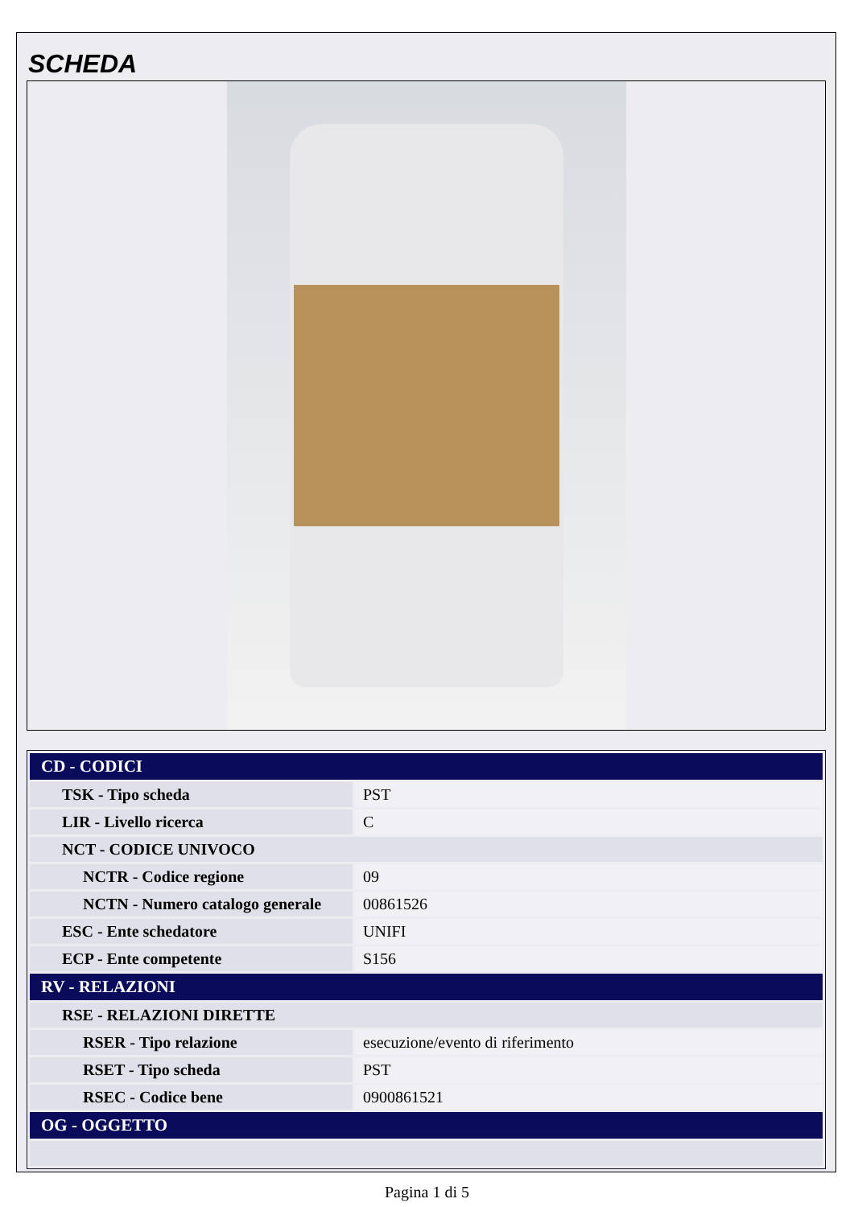SCHEDA
| CD - CODICI | |
| --- | --- |
| TSK - Tipo scheda | PST |
| LIR - Livello ricerca | C |
| NCT - CODICE UNIVOCO | |
| NCTR - Codice regione | 09 |
| NCTN - Numero catalogo generale | 00861526 |
| ESC - Ente schedatore | UNIFI |
| ECP - Ente competente | S156 |
| RV - RELAZIONI | |
| RSE - RELAZIONI DIRETTE | |
| RSER - Tipo relazione | esecuzione/evento di riferimento |
| RSET - Tipo scheda | PST |
| RSEC - Codice bene | 0900861521 |
| OG - OGGETTO | |
Pagina 1 di 5